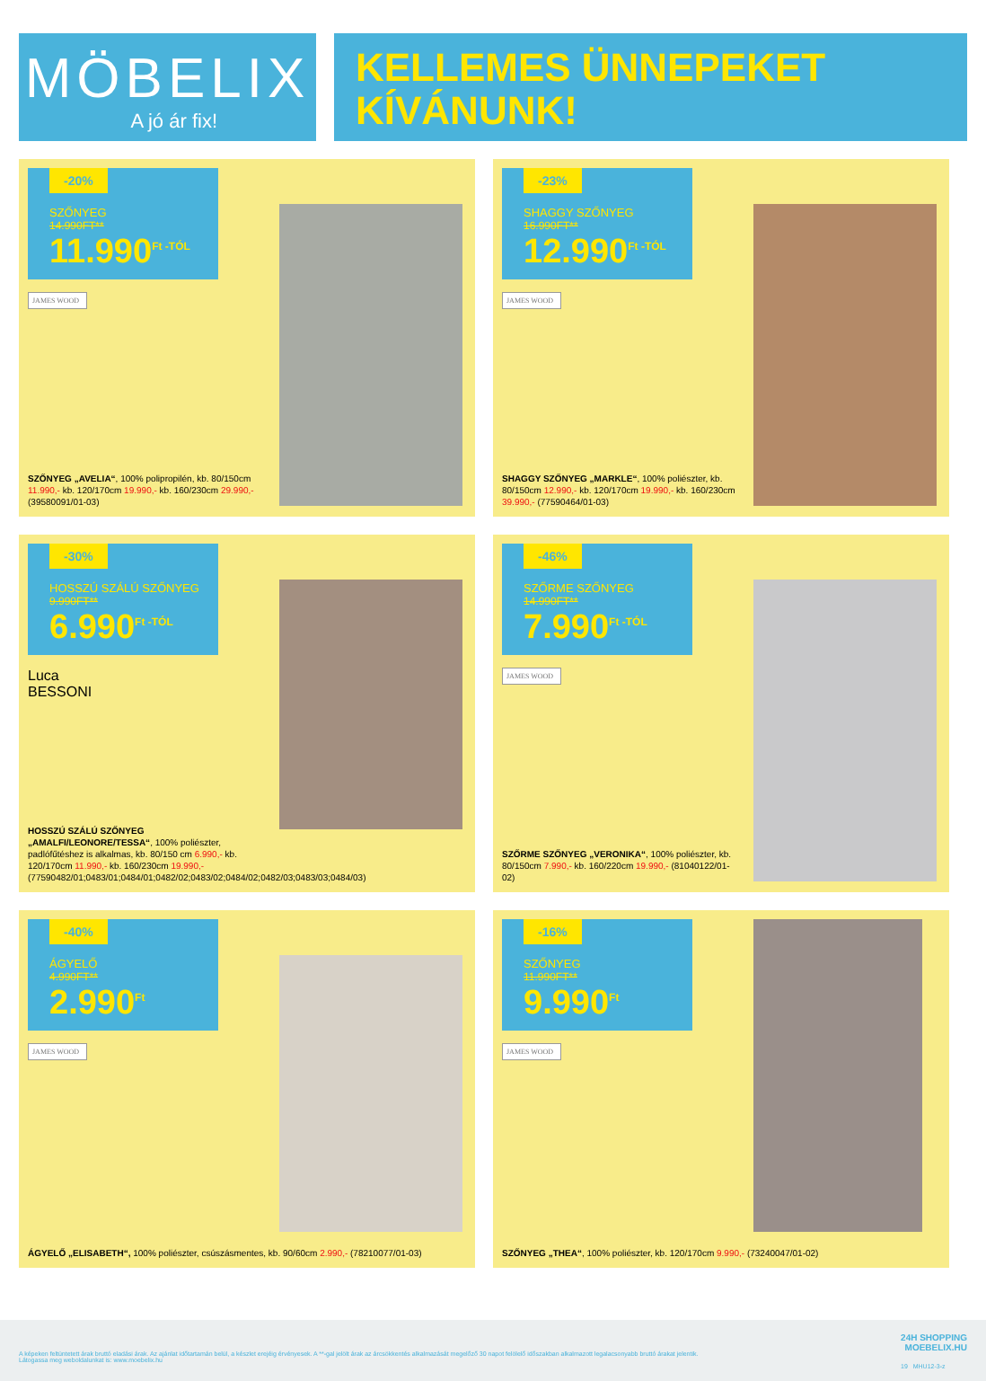MÖBELIX
A jó ár fix!
KELLEMES ÜNNEPEKET
KÍVÁNUNK!
-20%
SZŐNYEG
14.990FT**
11.990<sup>Ft -TÓL</sup>
JAMES WOOD
SZŐNYEG „AVELIA“, 100% polipropilén, kb. 80/150cm 11.990,- kb. 120/170cm 19.990,- kb. 160/230cm 29.990,- (39580091/01-03)
-23%
SHAGGY SZŐNYEG
16.990FT**
12.990<sup>Ft -TÓL</sup>
JAMES WOOD
SHAGGY SZŐNYEG „MARKLE“, 100% poliészter, kb. 80/150cm 12.990,- kb. 120/170cm 19.990,- kb. 160/230cm 39.990,- (77590464/01-03)
-30%
HOSSZÚ SZÁLÚ SZŐNYEG
9.990FT**
6.990<sup>Ft -TÓL</sup>
Luca
BESSONI
HOSSZÚ SZÁLÚ SZŐNYEG „AMALFI/LEONORE/TESSA“, 100% poliészter, padlófűtéshez is alkalmas, kb. 80/150 cm 6.990,- kb. 120/170cm 11.990,- kb. 160/230cm 19.990,- (77590482/01;0483/01;0484/01;0482/02;0483/02;0484/02;0482/03;0483/03;0484/03)
-46%
SZŐRME SZŐNYEG
14.990FT**
7.990<sup>Ft -TÓL</sup>
JAMES WOOD
SZŐRME SZŐNYEG „VERONIKA“, 100% poliészter, kb. 80/150cm 7.990,- kb. 160/220cm 19.990,- (81040122/01-02)
-40%
ÁGYELŐ
4.990FT**
2.990<sup>Ft</sup>
JAMES WOOD
ÁGYELŐ „ELISABETH“, 100% poliészter, csúszásmentes, kb. 90/60cm 2.990,- (78210077/01-03)
-16%
SZŐNYEG
11.990FT**
9.990<sup>Ft</sup>
JAMES WOOD
SZŐNYEG „THEA“, 100% poliészter, kb. 120/170cm 9.990,- (73240047/01-02)
A képeken feltüntetett árak bruttó eladási árak. Az ajánlat időtartamán belül, a készlet erejéig érvényesek. A **-gal jelölt árak az árcsökkentés alkalmazását megelőző 30 napot felölelő időszakban alkalmazott legalacsonyabb bruttó árakat jelentik. Látogassa meg weboldalunkat is: www.moebelix.hu
24H SHOPPING
MOEBELIX.HU
19 MHU12-3-z